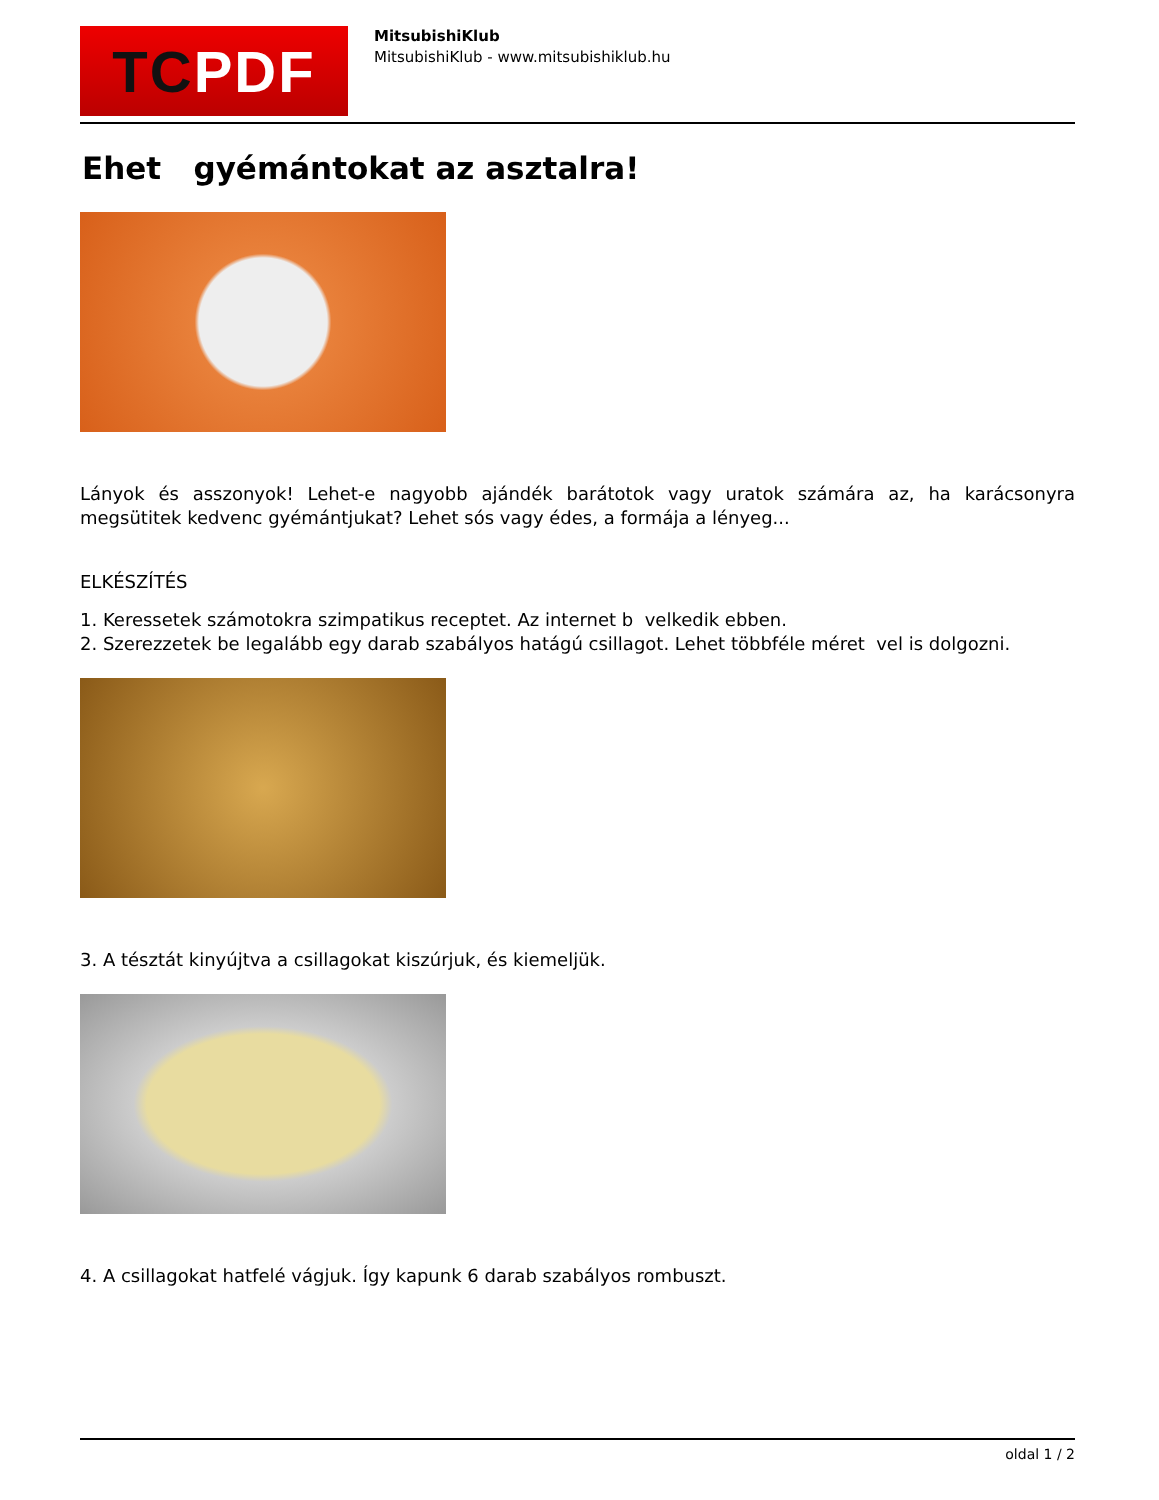TC PDF
MitsubishiKlub
MitsubishiKlub - www.mitsubishiklub.hu
Ehet gyémántokat az asztalra!
Lányok és asszonyok! Lehet-e nagyobb ajándék barátotok vagy uratok számára az, ha karácsonyra megsütitek kedvenc gyémántjukat? Lehet sós vagy édes, a formája a lényeg...
ELKÉSZÍTÉS
1. Keressetek számotokra szimpatikus receptet. Az internet b velkedik ebben.
2. Szerezzetek be legalább egy darab szabályos hatágú csillagot. Lehet többféle méret vel is dolgozni.
3. A tésztát kinyújtva a csillagokat kiszúrjuk, és kiemeljük.
4. A csillagokat hatfelé vágjuk. Így kapunk 6 darab szabályos rombuszt.
oldal 1 / 2